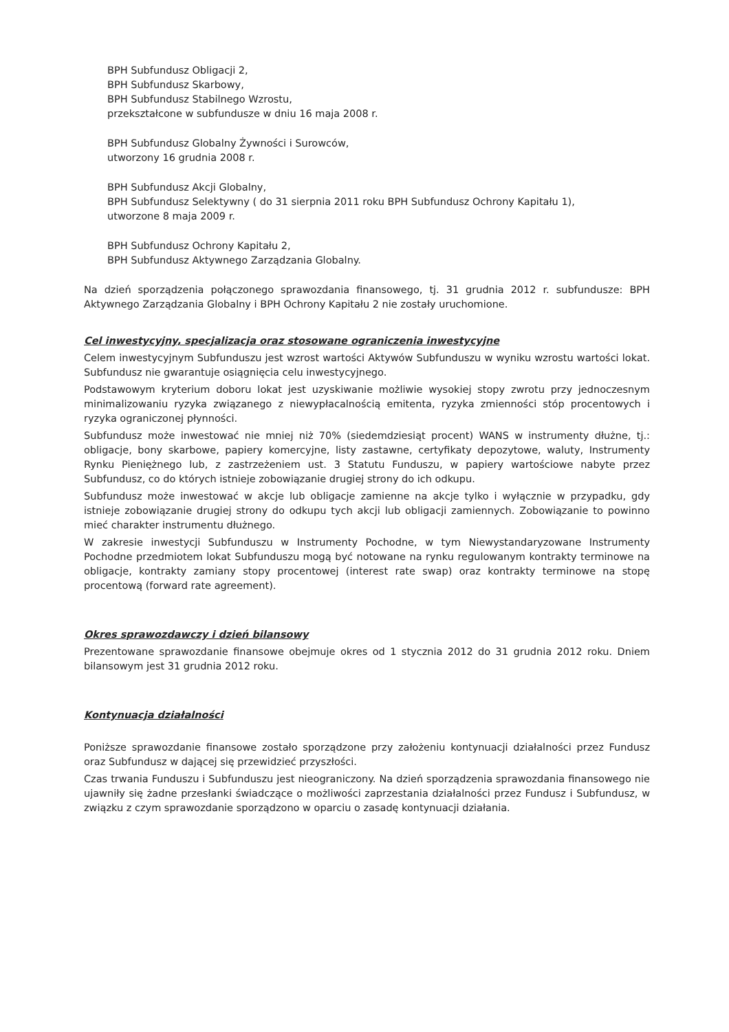BPH Subfundusz Obligacji 2,
BPH Subfundusz Skarbowy,
BPH Subfundusz Stabilnego Wzrostu,
przekształcone w subfundusze w dniu 16 maja 2008 r.
BPH Subfundusz Globalny Żywności i Surowców,
utworzony 16 grudnia 2008 r.
BPH Subfundusz Akcji Globalny,
BPH Subfundusz Selektywny ( do 31 sierpnia 2011 roku BPH Subfundusz Ochrony Kapitału 1),
utworzone 8 maja 2009 r.
BPH Subfundusz Ochrony Kapitału 2,
BPH Subfundusz Aktywnego Zarządzania Globalny.
Na dzień sporządzenia połączonego sprawozdania finansowego, tj. 31 grudnia 2012 r. subfundusze: BPH Aktywnego Zarządzania Globalny i BPH Ochrony Kapitału 2 nie zostały uruchomione.
Cel inwestycyjny, specjalizacja oraz stosowane ograniczenia inwestycyjne
Celem inwestycyjnym Subfunduszu jest wzrost wartości Aktywów Subfunduszu w wyniku wzrostu wartości lokat. Subfundusz nie gwarantuje osiągnięcia celu inwestycyjnego.
Podstawowym kryterium doboru lokat jest uzyskiwanie możliwie wysokiej stopy zwrotu przy jednoczesnym minimalizowaniu ryzyka związanego z niewypłacalnością emitenta, ryzyka zmienności stóp procentowych i ryzyka ograniczonej płynności.
Subfundusz może inwestować nie mniej niż 70% (siedemdziesiąt procent) WANS w instrumenty dłużne, tj.: obligacje, bony skarbowe, papiery komercyjne, listy zastawne, certyfikaty depozytowe, waluty, Instrumenty Rynku Pieniężnego lub, z zastrzeżeniem ust. 3 Statutu Funduszu, w papiery wartościowe nabyte przez Subfundusz, co do których istnieje zobowiązanie drugiej strony do ich odkupu.
Subfundusz może inwestować w akcje lub obligacje zamienne na akcje tylko i wyłącznie w przypadku, gdy istnieje zobowiązanie drugiej strony do odkupu tych akcji lub obligacji zamiennych. Zobowiązanie to powinno mieć charakter instrumentu dłużnego.
W zakresie inwestycji Subfunduszu w Instrumenty Pochodne, w tym Niewystandaryzowane Instrumenty Pochodne przedmiotem lokat Subfunduszu mogą być notowane na rynku regulowanym kontrakty terminowe na obligacje, kontrakty zamiany stopy procentowej (interest rate swap) oraz kontrakty terminowe na stopę procentową (forward rate agreement).
Okres sprawozdawczy i dzień bilansowy
Prezentowane sprawozdanie finansowe obejmuje okres od 1 stycznia 2012 do 31 grudnia 2012 roku. Dniem bilansowym jest 31 grudnia 2012 roku.
Kontynuacja działalności
Poniższe sprawozdanie finansowe zostało sporządzone przy założeniu kontynuacji działalności przez Fundusz oraz Subfundusz w dającej się przewidzieć przyszłości.
Czas trwania Funduszu i Subfunduszu jest nieograniczony. Na dzień sporządzenia sprawozdania finansowego nie ujawniły się żadne przesłanki świadczące o możliwości zaprzestania działalności przez Fundusz i Subfundusz, w związku z czym sprawozdanie sporządzono w oparciu o zasadę kontynuacji działania.